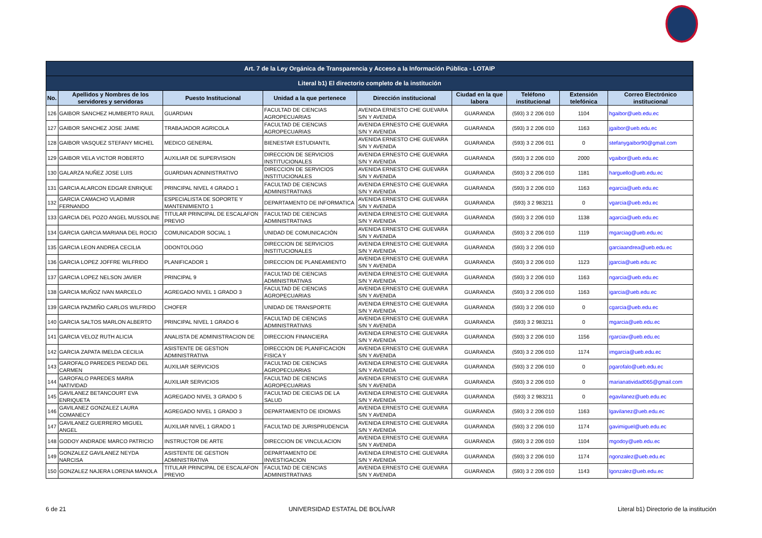| Art. 7 de la Ley Orgánica de Transparencia y Acceso a la Información Pública - LOTAIP | | | | | | | | |
| --- | --- | --- | --- | --- | --- | --- | --- | --- |
| Literal b1) El directorio completo de la institución | | | | | | | | |
| No. | Apellidos y Nombres de los servidores y servidoras | Puesto Institucional | Unidad a la que pertenece | Dirección institucional | Ciudad en la que labora | Teléfono institucional | Extensión telefónica | Correo Electrónico institucional |
| 126 | GAIBOR SANCHEZ HUMBERTO RAUL | GUARDIAN | FACULTAD DE CIENCIAS AGROPECUARIAS | AVENIDA ERNESTO CHE GUEVARA S/N Y AVENIDA | GUARANDA | (593) 3 2 206 010 | 1104 | hgaibor@ueb.edu.ec |
| 127 | GAIBOR SANCHEZ JOSE JAIME | TRABAJADOR AGRICOLA | FACULTAD DE CIENCIAS AGROPECUARIAS | AVENIDA ERNESTO CHE GUEVARA S/N Y AVENIDA | GUARANDA | (593) 3 2 206 010 | 1163 | jgaibor@ueb.edu.ec |
| 128 | GAIBOR VASQUEZ STEFANY MICHEL | MEDICO GENERAL | BIENESTAR ESTUDIANTIL | AVENIDA ERNESTO CHE GUEVARA S/N Y AVENIDA | GUARANDA | (593) 3 2 206 011 | 0 | stefanygaibor90@gmail.com |
| 129 | GAIBOR VELA VICTOR ROBERTO | AUXILIAR DE SUPERVISION | DIRECCION DE SERVICIOS INSTITUCIONALES | AVENIDA ERNESTO CHE GUEVARA S/N Y AVENIDA | GUARANDA | (593) 3 2 206 010 | 2000 | vgaibor@ueb.edu.ec |
| 130 | GALARZA NUÑEZ JOSE LUIS | GUARDIAN ADNINISTRATIVO | DIRECCION DE SERVICIOS INSTITUCIONALES | AVENIDA ERNESTO CHE GUEVARA S/N Y AVENIDA | GUARANDA | (593) 3 2 206 010 | 1181 | harguello@ueb.edu.ec |
| 131 | GARCIA ALARCON EDGAR ENRIQUE | PRINCIPAL NIVEL 4 GRADO 1 | FACULTAD DE CIENCIAS ADMINISTRATIVAS | AVENIDA ERNESTO CHE GUEVARA S/N Y AVENIDA | GUARANDA | (593) 3 2 206 010 | 1163 | egarcia@ueb.edu.ec |
| 132 | GARCIA CAMACHO VLADIMIR FERNANDO | ESPECIALISTA DE SOPORTE Y MANTENIMIENTO 1 | DEPARTAMENTO DE INFORMATICA | AVENIDA ERNESTO CHE GUEVARA S/N Y AVENIDA | GUARANDA | (593) 3 2 983211 | 0 | vgarcia@ueb.edu.ec |
| 133 | GARCIA DEL POZO ANGEL MUSSOLINE | TITULAR PRINCIPAL DE ESCALAFON PREVIO | FACULTAD DE CIENCIAS ADMINISTRATIVAS | AVENIDA ERNESTO CHE GUEVARA S/N Y AVENIDA | GUARANDA | (593) 3 2 206 010 | 1138 | agarcia@ueb.edu.ec |
| 134 | GARCIA GARCIA MARIANA DEL ROCIO | COMUNICADOR SOCIAL 1 | UNIDAD DE COMUNICACIÓN | AVENIDA ERNESTO CHE GUEVARA S/N Y AVENIDA | GUARANDA | (593) 3 2 206 010 | 1119 | mgarciag@ueb.edu.ec |
| 135 | GARCIA LEON ANDREA CECILIA | ODONTOLOGO | DIRECCION DE SERVICIOS INSTITUCIONALES | AVENIDA ERNESTO CHE GUEVARA S/N Y AVENIDA | GUARANDA | (593) 3 2 206 010 | | garciaandrea@ueb.edu.ec |
| 136 | GARCIA LOPEZ JOFFRE WILFRIDO | PLANIFICADOR 1 | DIRECCION DE PLANEAMIENTO | AVENIDA ERNESTO CHE GUEVARA S/N Y AVENIDA | GUARANDA | (593) 3 2 206 010 | 1123 | jgarcia@ueb.edu.ec |
| 137 | GARCIA LOPEZ NELSON JAVIER | PRINCIPAL 9 | FACULTAD DE CIENCIAS ADMINISTRATIVAS | AVENIDA ERNESTO CHE GUEVARA S/N Y AVENIDA | GUARANDA | (593) 3 2 206 010 | 1163 | ngarcia@ueb.edu.ec |
| 138 | GARCIA MUÑOZ IVAN MARCELO | AGREGADO NIVEL 1 GRADO 3 | FACULTAD DE CIENCIAS AGROPECUARIAS | AVENIDA ERNESTO CHE GUEVARA S/N Y AVENIDA | GUARANDA | (593) 3 2 206 010 | 1163 | igarcia@ueb.edu.ec |
| 139 | GARCIA PAZMIÑO CARLOS WILFRIDO | CHOFER | UNIDAD DE TRANSPORTE | AVENIDA ERNESTO CHE GUEVARA S/N Y AVENIDA | GUARANDA | (593) 3 2 206 010 | 0 | cgarcia@ueb.edu.ec |
| 140 | GARCIA SALTOS MARLON ALBERTO | PRINCIPAL NIVEL 1 GRADO 6 | FACULTAD DE CIENCIAS ADMINISTRATIVAS | AVENIDA ERNESTO CHE GUEVARA S/N Y AVENIDA | GUARANDA | (593) 3 2 983211 | 0 | mgarcia@ueb.edu.ec |
| 141 | GARCIA VELOZ RUTH ALICIA | ANALISTA DE ADMINISTRACION DE | DIRECCION FINANCIERA | AVENIDA ERNESTO CHE GUEVARA S/N Y AVENIDA | GUARANDA | (593) 3 2 206 010 | 1156 | rgarciav@ueb.edu.ec |
| 142 | GARCIA ZAPATA IMELDA CECILIA | ASISTENTE DE GESTION ADMINISTRATIVA | DIRECCION DE PLANIFICACION FISICA Y | AVENIDA ERNESTO CHE GUEVARA S/N Y AVENIDA | GUARANDA | (593) 3 2 206 010 | 1174 | imgarcia@ueb.edu.ec |
| 143 | GAROFALO PAREDES PIEDAD DEL CARMEN | AUXILIAR SERVICIOS | FACULTAD DE CIENCIAS AGROPECUARIAS | AVENIDA ERNESTO CHE GUEVARA S/N Y AVENIDA | GUARANDA | (593) 3 2 206 010 | 0 | pgarofalo@ueb.edu.ec |
| 144 | GAROFALO PAREDES MARIA NATIVIDAD | AUXILIAR SERVICIOS | FACULTAD DE CIENCIAS AGROPECUARIAS | AVENIDA ERNESTO CHE GUEVARA S/N Y AVENIDA | GUARANDA | (593) 3 2 206 010 | 0 | marianatividad065@gmail.com |
| 145 | GAVILANEZ BETANCOURT EVA ENRIQUETA | AGREGADO NIVEL 3 GRADO 5 | FACULTAD DE CIECIAS DE LA SALUD | AVENIDA ERNESTO CHE GUEVARA S/N Y AVENIDA | GUARANDA | (593) 3 2 983211 | 0 | egavilanez@ueb.edu.ec |
| 146 | GAVILANEZ GONZALEZ LAURA COMANECY | AGREGADO NIVEL 1 GRADO 3 | DEPARTAMENTO DE IDIOMAS | AVENIDA ERNESTO CHE GUEVARA S/N Y AVENIDA | GUARANDA | (593) 3 2 206 010 | 1163 | lgavilanez@ueb.edu.ec |
| 147 | GAVILANEZ GUERRERO MIGUEL ANGEL | AUXILIAR NIVEL 1 GRADO 1 | FACULTAD DE JURISPRUDENCIA | AVENIDA ERNESTO CHE GUEVARA S/N Y AVENIDA | GUARANDA | (593) 3 2 206 010 | 1174 | gavimiguel@ueb.edu.ec |
| 148 | GODOY ANDRADE MARCO PATRICIO | INSTRUCTOR DE ARTE | DIRECCION DE VINCULACION | AVENIDA ERNESTO CHE GUEVARA S/N Y AVENIDA | GUARANDA | (593) 3 2 206 010 | 1104 | mgodoy@ueb.edu.ec |
| 149 | GONZALEZ GAVILANEZ NEYDA NARCISA | ASISTENTE DE GESTION ADMINISTRATIVA | DEPARTAMENTO DE INVESTIGACION | AVENIDA ERNESTO CHE GUEVARA S/N Y AVENIDA | GUARANDA | (593) 3 2 206 010 | 1174 | ngonzalez@ueb.edu.ec |
| 150 | GONZALEZ NAJERA LORENA MANOLA | TITULAR PRINCIPAL DE ESCALAFON PREVIO | FACULTAD DE CIENCIAS ADMINISTRATIVAS | AVENIDA ERNESTO CHE GUEVARA S/N Y AVENIDA | GUARANDA | (593) 3 2 206 010 | 1143 | lgonzalez@ueb.edu.ec |
6 de 21 UNIVERSIDAD ESTATAL DE BOLÍVAR Literal b1) Directorio de la institución